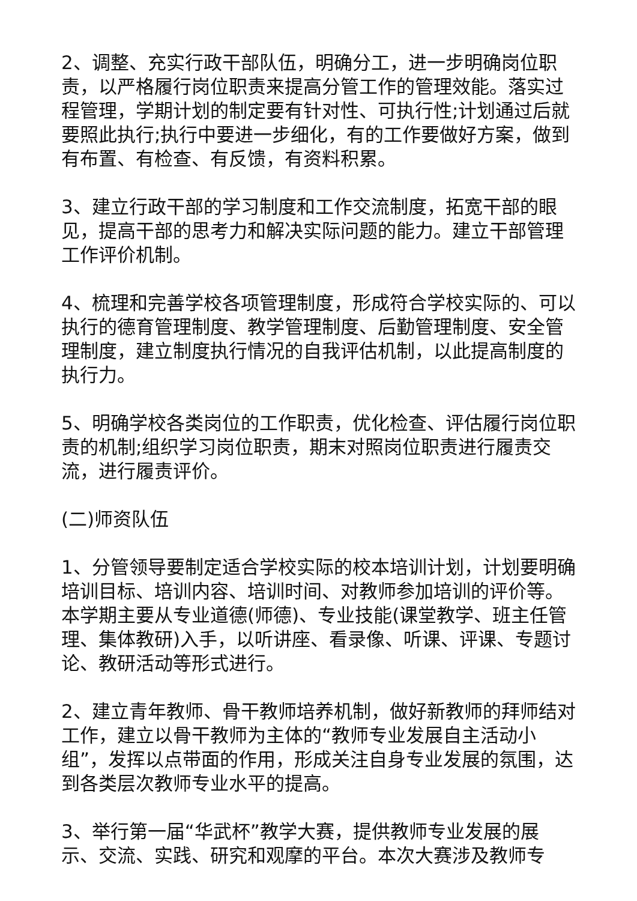2、调整、充实行政干部队伍，明确分工，进一步明确岗位职责，以严格履行岗位职责来提高分管工作的管理效能。落实过程管理，学期计划的制定要有针对性、可执行性;计划通过后就要照此执行;执行中要进一步细化，有的工作要做好方案，做到有布置、有检查、有反馈，有资料积累。
3、建立行政干部的学习制度和工作交流制度，拓宽干部的眼见，提高干部的思考力和解决实际问题的能力。建立干部管理工作评价机制。
4、梳理和完善学校各项管理制度，形成符合学校实际的、可以执行的德育管理制度、教学管理制度、后勤管理制度、安全管理制度，建立制度执行情况的自我评估机制，以此提高制度的执行力。
5、明确学校各类岗位的工作职责，优化检查、评估履行岗位职责的机制;组织学习岗位职责，期末对照岗位职责进行履责交流，进行履责评价。
(二)师资队伍
1、分管领导要制定适合学校实际的校本培训计划，计划要明确培训目标、培训内容、培训时间、对教师参加培训的评价等。本学期主要从专业道德(师德)、专业技能(课堂教学、班主任管理、集体教研)入手，以听讲座、看录像、听课、评课、专题讨论、教研活动等形式进行。
2、建立青年教师、骨干教师培养机制，做好新教师的拜师结对工作，建立以骨干教师为主体的“教师专业发展自主活动小组”，发挥以点带面的作用，形成关注自身专业发展的氛围，达到各类层次教师专业水平的提高。
3、举行第一届“华武杯”教学大赛，提供教师专业发展的展示、交流、实践、研究和观摩的平台。本次大赛涉及教师专